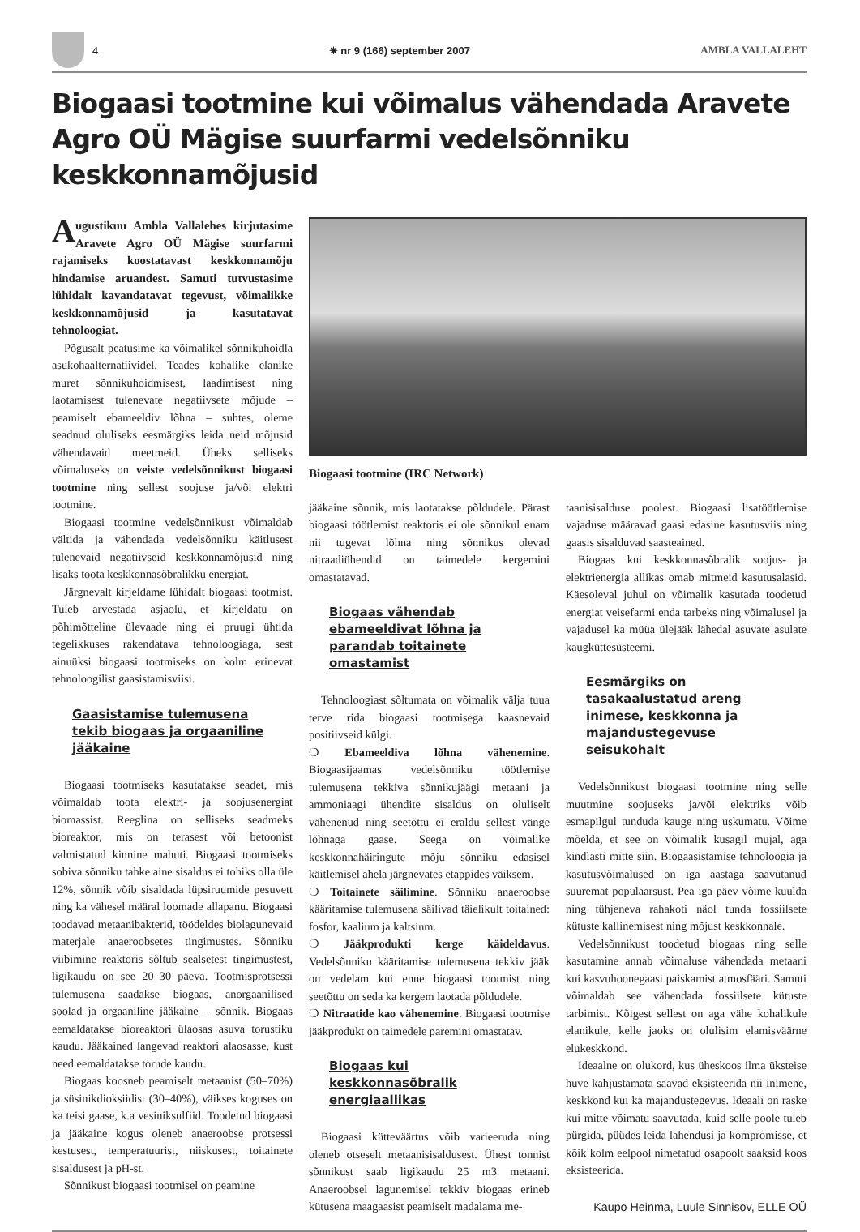4 ✷ nr 9 (166) september 2007 AMBLA VALLALEHT
Biogaasi tootmine kui võimalus vähendada Aravete Agro OÜ Mägise suurfarmi vedelsõnniku keskkonnamõjusid
Augustikuu Ambla Vallalehes kirjutasime Aravete Agro OÜ Mägise suurfarmi rajamiseks koostatavast keskkonnamõju hindamise aruandest. Samuti tutvustasime lühidalt kavandatavat tegevust, võimalikke keskkonnamõjusid ja kasutatavat tehnoloogiat.
Põgusalt peatusime ka võimalikel sõnnikuhoidla asukohaalternatiividel. Teades kohalike elanike muret sõnnikuhoidmisest, laadimisest ning laotamisest tulenevate negatiivsete mõjude – peamiselt ebameeldiv lõhna – suhtes, oleme seadnud oluliseks eesmärgiks leida neid mõjusid vähendavaid meetmeid. Üheks selliseks võimaluseks on veiste vedelsõnnikust biogaasi tootmine ning sellest soojuse ja/või elektri tootmine.
Biogaasi tootmine vedelsõnnikust võimaldab vältida ja vähendada vedelsõnniku käitlusest tulenevaid negatiivseid keskkonnamõjusid ning lisaks toota keskkonnasõbralikku energiat.
Järgnevalt kirjeldame lühidalt biogaasi tootmist. Tuleb arvestada asjaolu, et kirjeldatu on põhimõtteline ülevaade ning ei pruugi ühtida tegelikkuses rakendatava tehnoloogiaga, sest ainuüksi biogaasi tootmiseks on kolm erinevat tehnoloogilist gaasistamisviisi.
Gaasistamise tulemusena tekib biogaas ja orgaaniline jääkaine
Biogaasi tootmiseks kasutatakse seadet, mis võimaldab toota elektri- ja soojusenergiat biomassist. Reeglina on selliseks seadmeks bioreaktor, mis on terasest või betoonist valmistatud kinnine mahuti. Biogaasi tootmiseks sobiva sõnniku tahke aine sisaldus ei tohiks olla üle 12%, sõnnik võib sisaldada lüpsiruumide pesuvett ning ka vähesel määral loomade allapanu. Biogaasi toodavad metaanibakterid, töödeldes biolagunevaid materjale anaeroobsetes tingimustes. Sõnniku viibimine reaktoris sõltub sealsetest tingimustest, ligikaudu on see 20–30 päeva. Tootmisprotsessi tulemusena saadakse biogaas, anorgaanilised soolad ja orgaaniline jääkaine – sõnnik. Biogaas eemaldatakse bioreaktori ülaosas asuva torustiku kaudu. Jääkained langevad reaktori alaosasse, kust need eemaldatakse torude kaudu.
Biogaas koosneb peamiselt metaanist (50–70%) ja süsinikdioksiidist (30–40%), väikses koguses on ka teisi gaase, k.a vesiniksulfiid. Toodetud biogaasi ja jääkaine kogus oleneb anaeroobse protsessi kestusest, temperatuurist, niiskusest, toitainete sisaldusest ja pH-st.
Sõnnikust biogaasi tootmisel on peamine
Biogaasi tootmine (IRC Network)
jääkaine sõnnik, mis laotatakse põldudele. Pärast biogaasi töötlemist reaktoris ei ole sõnnikul enam nii tugevat lõhna ning sõnnikus olevad nitraadiühendid on taimedele kergemini omastatavad.
Biogaas vähendab ebameeldivat lõhna ja parandab toitainete omastamist
Tehnoloogiast sõltumata on võimalik välja tuua terve rida biogaasi tootmisega kaasnevaid positiivseid külgi.
❍ Ebameeldiva lõhna vähenemine. Biogaasijaamas vedelsõnniku töötlemise tulemusena tekkiva sõnnikujäägi metaani ja ammoniaagi ühendite sisaldus on oluliselt vähenenud ning seetõttu ei eraldu sellest vänge lõhnaga gaase. Seega on võimalike keskkonnahäiringute mõju sõnniku edasisel käitlemisel ahela järgnevates etappides väiksem.
❍ Toitainete säilimine. Sõnniku anaeroobse kääritamise tulemusena säilivad täielikult toitained: fosfor, kaalium ja kaltsium.
❍ Jääkprodukti kerge käideldavus. Vedelsõnniku kääritamise tulemusena tekkiv jääk on vedelam kui enne biogaasi tootmist ning seetõttu on seda ka kergem laotada põldudele.
❍ Nitraatide kao vähenemine. Biogaasi tootmise jääkprodukt on taimedele paremini omastatav.
Biogaas kui keskkonnasõbralik energiaallikas
Biogaasi kütteväärtus võib varieeruda ning oleneb otseselt metaanisisaldusest. Ühest tonnist sõnnikust saab ligikaudu 25 m3 metaani. Anaeroobsel lagunemisel tekkiv biogaas erineb kütusena maagaasist peamiselt madalama me-
taanisisalduse poolest. Biogaasi lisatöötlemise vajaduse määravad gaasi edasine kasutusviis ning gaasis sisalduvad saasteained.
Biogaas kui keskkonnasõbralik soojus- ja elektrienergia allikas omab mitmeid kasutusalasid. Käesoleval juhul on võimalik kasutada toodetud energiat veisefarmi enda tarbeks ning võimalusel ja vajadusel ka müüa ülejääk lähedal asuvate asulate kaugküttesüsteemi.
Eesmärgiks on tasakaalustatud areng inimese, keskkonna ja majandustegevuse seisukohalt
Vedelsõnnikust biogaasi tootmine ning selle muutmine soojuseks ja/või elektriks võib esmapilgul tunduda kauge ning uskumatu. Võime mõelda, et see on võimalik kusagil mujal, aga kindlasti mitte siin. Biogaasistamise tehnoloogia ja kasutusvõimalused on iga aastaga saavutanud suuremat populaarsust. Pea iga päev võime kuulda ning tühjeneva rahakoti näol tunda fossiilsete kütuste kallinemisest ning mõjust keskkonnale.
Vedelsõnnikust toodetud biogaas ning selle kasutamine annab võimaluse vähendada metaani kui kasvuhoonegaasi paiskamist atmosfääri. Samuti võimaldab see vähendada fossiilsete kütuste tarbimist. Kõigest sellest on aga vähe kohalikule elanikule, kelle jaoks on olulisim elamisväärne elukeskkond.
Ideaalne on olukord, kus üheskoos ilma üksteise huve kahjustamata saavad eksisteerida nii inimene, keskkond kui ka majandustegevus. Ideaali on raske kui mitte võimatu saavutada, kuid selle poole tuleb pürgida, püüdes leida lahendusi ja kompromisse, et kõik kolm eelpool nimetatud osapoolt saaksid koos eksisteerida.
Kaupo Heinma, Luule Sinnisov, ELLE OÜ